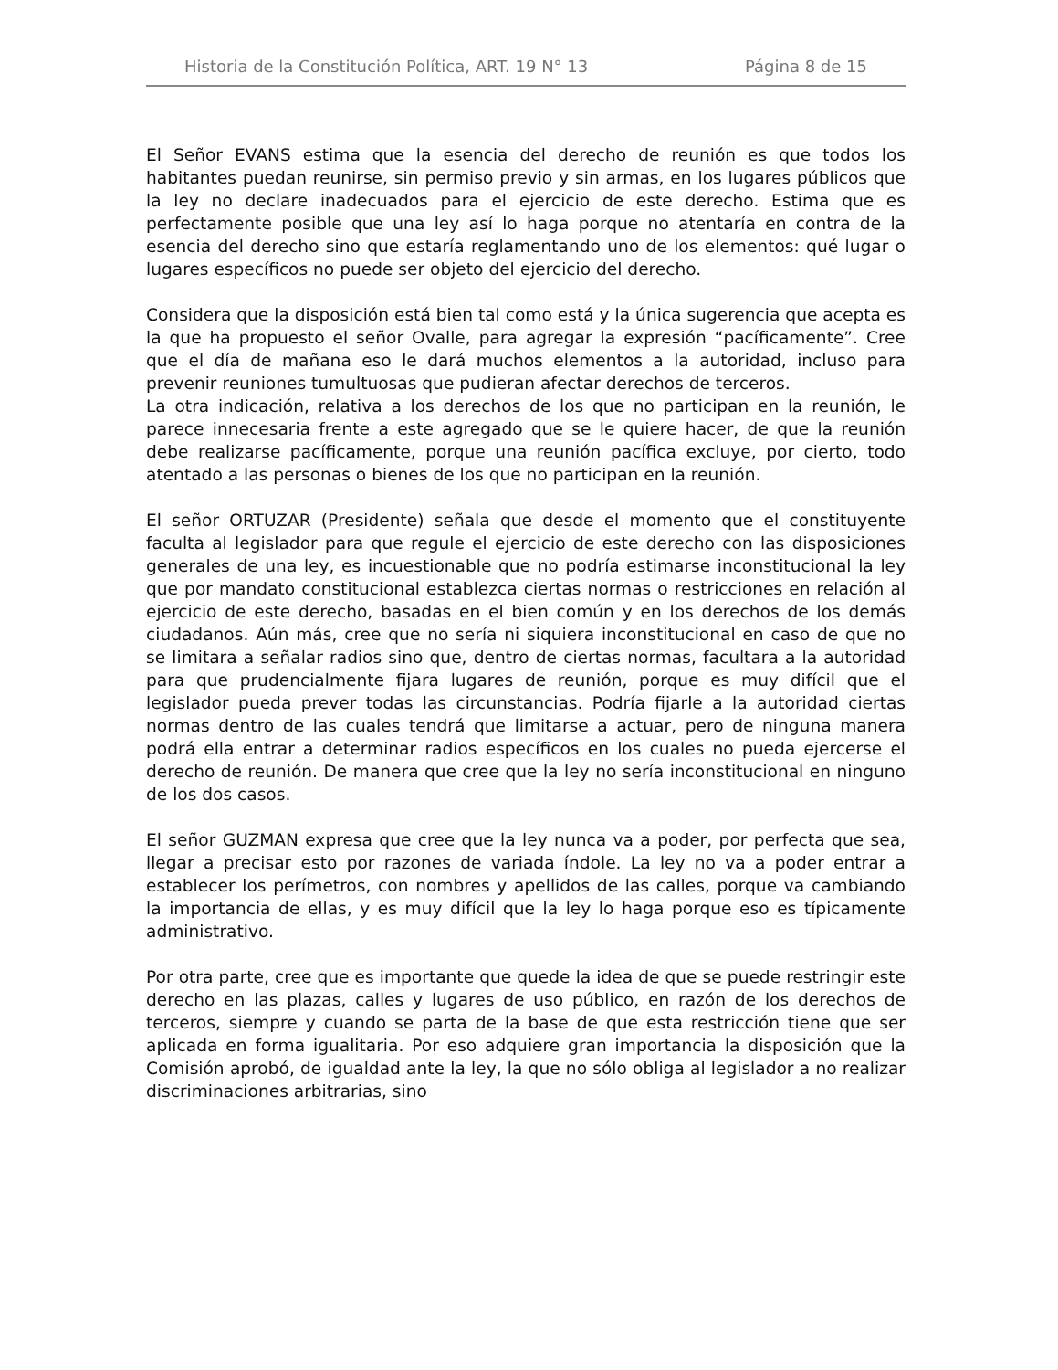Historia de la Constitución Política, ART. 19 N° 13 Página 8 de 15
El Señor EVANS estima que la esencia del derecho de reunión es que todos los habitantes puedan reunirse, sin permiso previo y sin armas, en los lugares públicos que la ley no declare inadecuados para el ejercicio de este derecho. Estima que es perfectamente posible que una ley así lo haga porque no atentaría en contra de la esencia del derecho sino que estaría reglamentando uno de los elementos: qué lugar o lugares específicos no puede ser objeto del ejercicio del derecho.
Considera que la disposición está bien tal como está y la única sugerencia que acepta es la que ha propuesto el señor Ovalle, para agregar la expresión “pacíficamente”. Cree que el día de mañana eso le dará muchos elementos a la autoridad, incluso para prevenir reuniones tumultuosas que pudieran afectar derechos de terceros.
La otra indicación, relativa a los derechos de los que no participan en la reunión, le parece innecesaria frente a este agregado que se le quiere hacer, de que la reunión debe realizarse pacíficamente, porque una reunión pacífica excluye, por cierto, todo atentado a las personas o bienes de los que no participan en la reunión.
El señor ORTUZAR (Presidente) señala que desde el momento que el constituyente faculta al legislador para que regule el ejercicio de este derecho con las disposiciones generales de una ley, es incuestionable que no podría estimarse inconstitucional la ley que por mandato constitucional establezca ciertas normas o restricciones en relación al ejercicio de este derecho, basadas en el bien común y en los derechos de los demás ciudadanos. Aún más, cree que no sería ni siquiera inconstitucional en caso de que no se limitara a señalar radios sino que, dentro de ciertas normas, facultara a la autoridad para que prudencialmente fijara lugares de reunión, porque es muy difícil que el legislador pueda prever todas las circunstancias. Podría fijarle a la autoridad ciertas normas dentro de las cuales tendrá que limitarse a actuar, pero de ninguna manera podrá ella entrar a determinar radios específicos en los cuales no pueda ejercerse el derecho de reunión. De manera que cree que la ley no sería inconstitucional en ninguno de los dos casos.
El señor GUZMAN expresa que cree que la ley nunca va a poder, por perfecta que sea, llegar a precisar esto por razones de variada índole. La ley no va a poder entrar a establecer los perímetros, con nombres y apellidos de las calles, porque va cambiando la importancia de ellas, y es muy difícil que la ley lo haga porque eso es típicamente administrativo.
Por otra parte, cree que es importante que quede la idea de que se puede restringir este derecho en las plazas, calles y lugares de uso público, en razón de los derechos de terceros, siempre y cuando se parta de la base de que esta restricción tiene que ser aplicada en forma igualitaria. Por eso adquiere gran importancia la disposición que la Comisión aprobó, de igualdad ante la ley, la que no sólo obliga al legislador a no realizar discriminaciones arbitrarias, sino